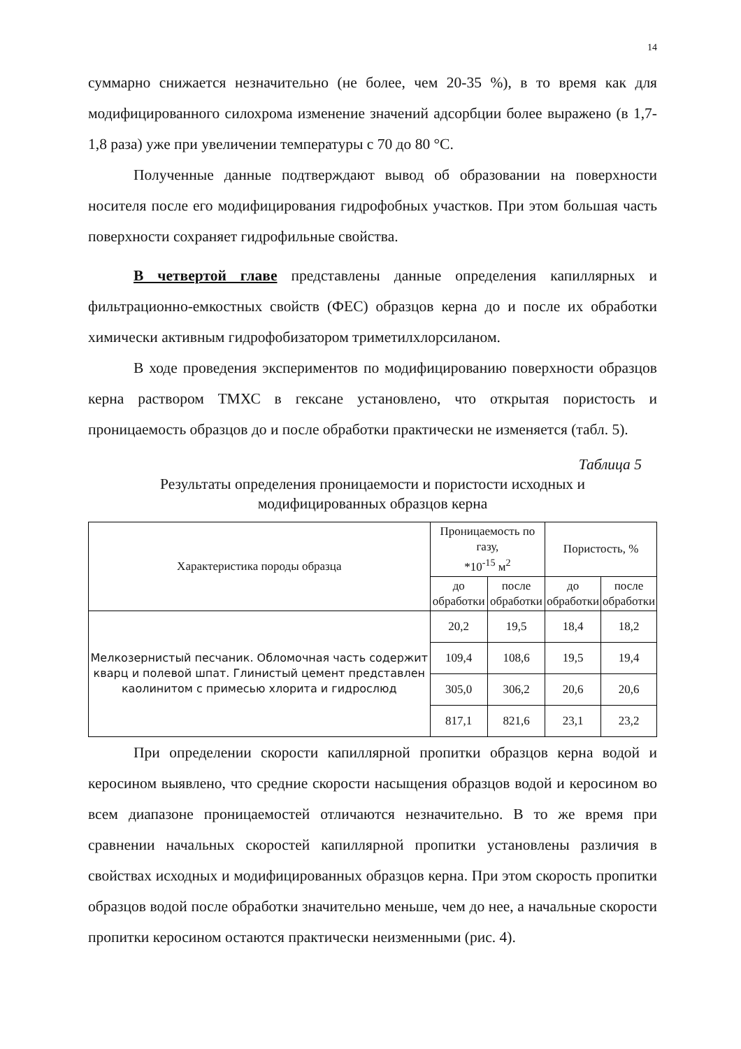14
суммарно снижается незначительно (не более, чем 20-35 %), в то время как для модифицированного силохрома изменение значений адсорбции более выражено (в 1,7-1,8 раза) уже при увеличении температуры с 70 до 80 °С.
Полученные данные подтверждают вывод об образовании на поверхности носителя после его модифицирования гидрофобных участков. При этом большая часть поверхности сохраняет гидрофильные свойства.
В четвертой главе представлены данные определения капиллярных и фильтрационно-емкостных свойств (ФЕС) образцов керна до и после их обработки химически активным гидрофобизатором триметилхлорсиланом.
В ходе проведения экспериментов по модифицированию поверхности образцов керна раствором ТМХС в гексане установлено, что открытая пористость и проницаемость образцов до и после обработки практически не изменяется (табл. 5).
Таблица 5
Результаты определения проницаемости и пористости исходных и
модифицированных образцов керна
| Характеристика породы образца | Проницаемость по газу, *10<sup>-15</sup> м<sup>2</sup> | | Пористость, % | |
| --- | --- | --- | --- | --- |
| | до обработки | после обработки | до обработки | после обработки |
| Мелкозернистый песчаник. Обломочная часть содержит кварц и полевой шпат. Глинистый цемент представлен каолинитом с примесью хлорита и гидрослюд | 20,2 | 19,5 | 18,4 | 18,2 |
| | 109,4 | 108,6 | 19,5 | 19,4 |
| | 305,0 | 306,2 | 20,6 | 20,6 |
| | 817,1 | 821,6 | 23,1 | 23,2 |
При определении скорости капиллярной пропитки образцов керна водой и керосином выявлено, что средние скорости насыщения образцов водой и керосином во всем диапазоне проницаемостей отличаются незначительно. В то же время при сравнении начальных скоростей капиллярной пропитки установлены различия в свойствах исходных и модифицированных образцов керна. При этом скорость пропитки образцов водой после обработки значительно меньше, чем до нее, а начальные скорости пропитки керосином остаются практически неизменными (рис. 4).